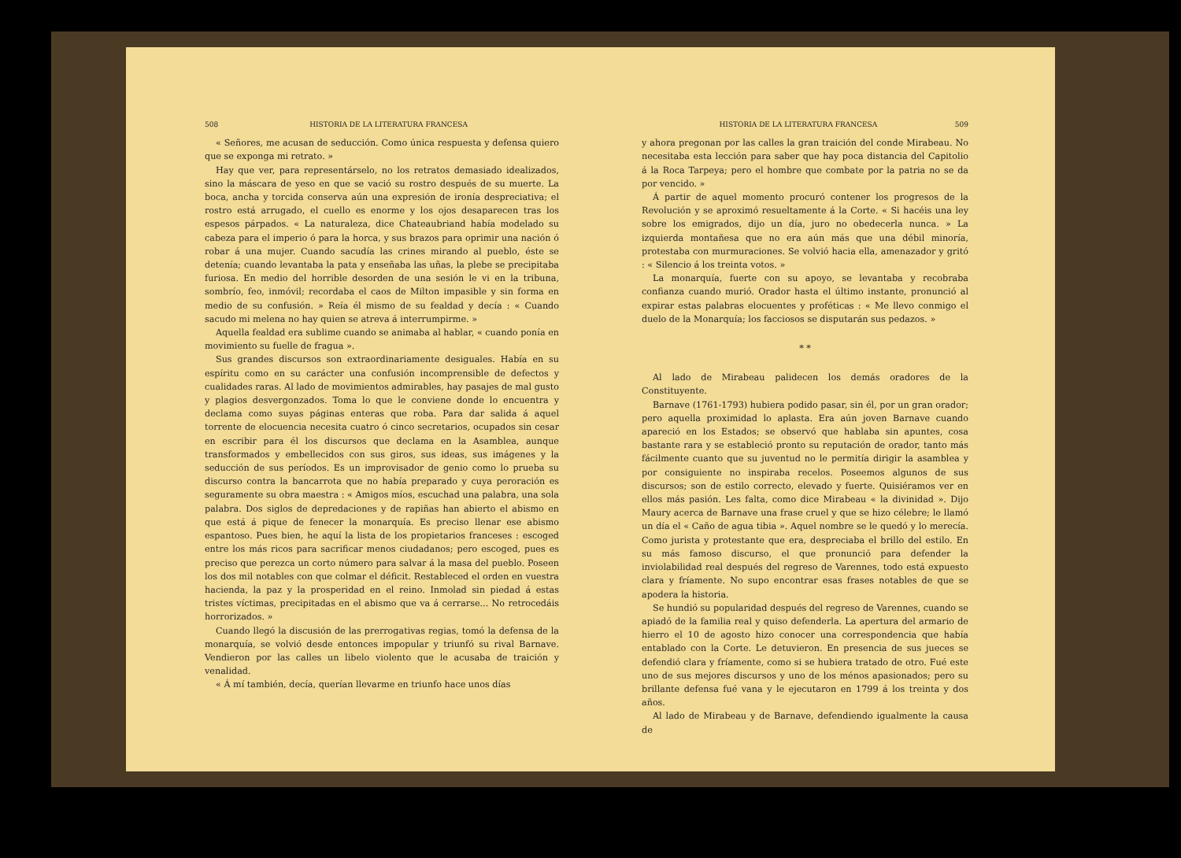508 HISTORIA DE LA LITERATURA FRANCESA
« Señores, me acusan de seducción. Como única respuesta y defensa quiero que se exponga mi retrato. »
Hay que ver, para representárselo, no los retratos demasiado idealizados, sino la máscara de yeso en que se vació su rostro después de su muerte. La boca, ancha y torcida conserva aún una expresión de ironía despreciativa; el rostro está arrugado, el cuello es enorme y los ojos desaparecen tras los espesos párpados. « La naturaleza, dice Chateaubriand había modelado su cabeza para el imperio ó para la horca, y sus brazos para oprimir una nación ó robar á una mujer. Cuando sacudía las crines mirando al pueblo, éste se detenía; cuando levantaba la pata y enseñaba las uñas, la plebe se precipitaba furiosa. En medio del horrible desorden de una sesión le vi en la tribuna, sombrío, feo, inmóvil; recordaba el caos de Milton impasible y sin forma en medio de su confusión. » Reía él mismo de su fealdad y decía : « Cuando sacudo mi melena no hay quien se atreva á interrumpirme. »
Aquella fealdad era sublime cuando se animaba al hablar, « cuando ponía en movimiento su fuelle de fragua ».
Sus grandes discursos son extraordinariamente desiguales. Había en su espíritu como en su carácter una confusión incomprensible de defectos y cualidades raras. Al lado de movimientos admirables, hay pasajes de mal gusto y plagios desvergonzados. Toma lo que le conviene donde lo encuentra y declama como suyas páginas enteras que roba. Para dar salida á aquel torrente de elocuencia necesita cuatro ó cinco secretarios, ocupados sin cesar en escribir para él los discursos que declama en la Asamblea, aunque transformados y embellecidos con sus giros, sus ideas, sus imágenes y la seducción de sus períodos. Es un improvisador de genio como lo prueba su discurso contra la bancarrota que no había preparado y cuya peroración es seguramente su obra maestra : « Amigos míos, escuchad una palabra, una sola palabra. Dos siglos de depredaciones y de rapiñas han abierto el abismo en que está á pique de fenecer la monarquía. Es preciso llenar ese abismo espantoso. Pues bien, he aquí la lista de los propietarios franceses : escoged entre los más ricos para sacrificar menos ciudadanos; pero escoged, pues es preciso que perezca un corto número para salvar á la masa del pueblo. Poseen los dos mil notables con que colmar el déficit. Restableced el orden en vuestra hacienda, la paz y la prosperidad en el reino. Inmolad sin piedad á estas tristes víctimas, precipitadas en el abismo que va á cerrarse... No retrocedáis horrorizados. »
Cuando llegó la discusión de las prerrogativas regias, tomó la defensa de la monarquía, se volvió desde entonces impopular y triunfó su rival Barnave. Vendieron por las calles un libelo violento que le acusaba de traición y venalidad.
« Á mí también, decía, querían llevarme en triunfo hace unos días
HISTORIA DE LA LITERATURA FRANCESA 509
y ahora pregonan por las calles la gran traición del conde Mirabeau. No necesitaba esta lección para saber que hay poca distancia del Capitolio á la Roca Tarpeya; pero el hombre que combate por la patria no se da por vencido. »
Á partir de aquel momento procuró contener los progresos de la Revolución y se aproximó resueltamente á la Corte. « Si hacéis una ley sobre los emigrados, dijo un día, juro no obedecerla nunca. » La izquierda montañesa que no era aún más que una débil minoría, protestaba con murmuraciones. Se volvió hacia ella, amenazador y gritó : « Silencio á los treinta votos. »
La monarquía, fuerte con su apoyo, se levantaba y recobraba confianza cuando murió. Orador hasta el último instante, pronunció al expirar estas palabras elocuentes y proféticas : « Me llevo conmigo el duelo de la Monarquía; los facciosos se disputarán sus pedazos. »
* *
Al lado de Mirabeau palidecen los demás oradores de la Constituyente.
Barnave (1761-1793) hubiera podido pasar, sin él, por un gran orador; pero aquella proximidad lo aplasta. Era aún joven Barnave cuando apareció en los Estados; se observó que hablaba sin apuntes, cosa bastante rara y se estableció pronto su reputación de orador, tanto más fácilmente cuanto que su juventud no le permitía dirigir la asamblea y por consiguiente no inspiraba recelos. Poseemos algunos de sus discursos; son de estilo correcto, elevado y fuerte. Quisiéramos ver en ellos más pasión. Les falta, como dice Mirabeau « la divinidad ». Dijo Maury acerca de Barnave una frase cruel y que se hizo célebre; le llamó un día el « Caño de agua tibia ». Aquel nombre se le quedó y lo merecía. Como jurista y protestante que era, despreciaba el brillo del estilo. En su más famoso discurso, el que pronunció para defender la inviolabilidad real después del regreso de Varennes, todo está expuesto clara y fríamente. No supo encontrar esas frases notables de que se apodera la historia.
Se hundió su popularidad después del regreso de Varennes, cuando se apiadó de la familia real y quiso defenderla. La apertura del armario de hierro el 10 de agosto hizo conocer una correspondencia que había entablado con la Corte. Le detuvieron. En presencia de sus jueces se defendió clara y fríamente, como si se hubiera tratado de otro. Fué este uno de sus mejores discursos y uno de los ménos apasionados; pero su brillante defensa fué vana y le ejecutaron en 1799 á los treinta y dos años.
Al lado de Mirabeau y de Barnave, defendiendo igualmente la causa de